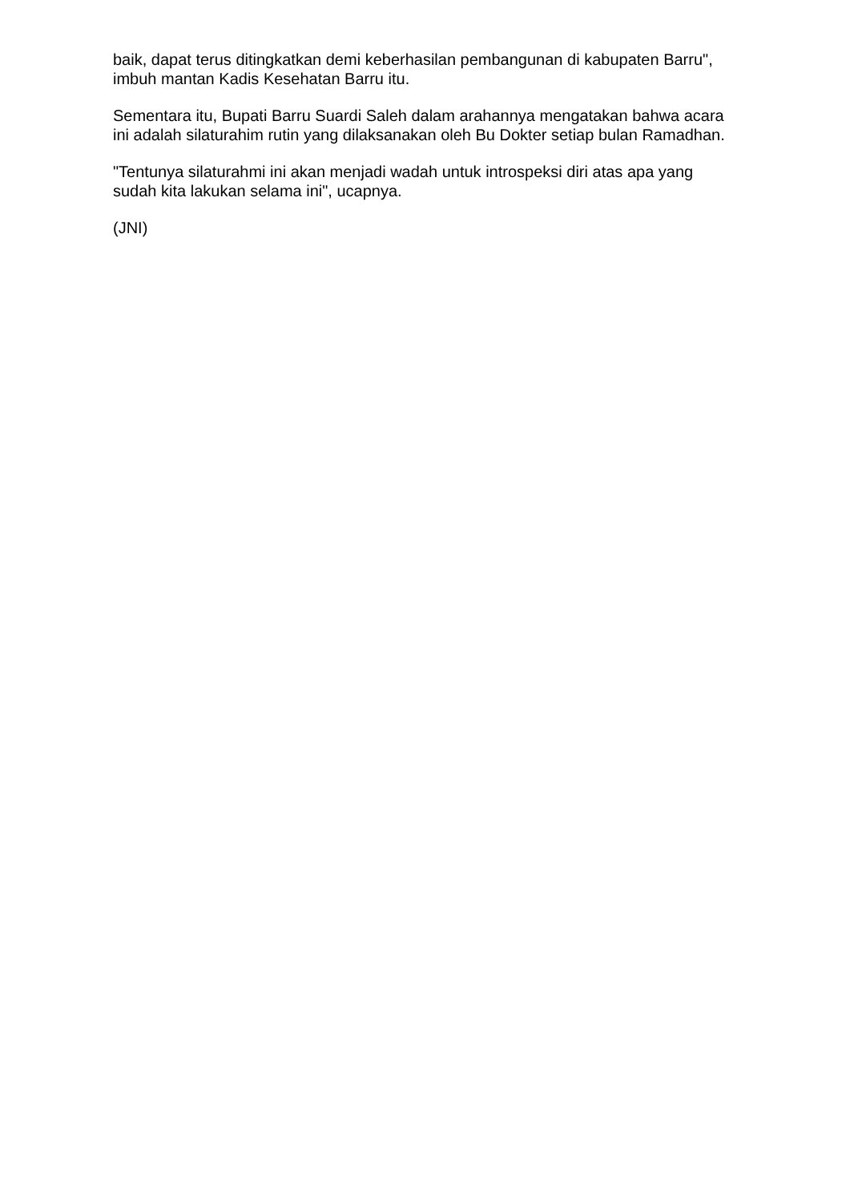baik, dapat terus ditingkatkan demi keberhasilan pembangunan di kabupaten Barru", imbuh mantan Kadis Kesehatan Barru itu.
Sementara itu, Bupati Barru Suardi Saleh dalam arahannya mengatakan bahwa acara ini adalah silaturahim rutin yang dilaksanakan oleh Bu Dokter setiap bulan Ramadhan.
"Tentunya silaturahmi ini akan menjadi wadah untuk introspeksi diri atas apa yang sudah kita lakukan selama ini", ucapnya.
(JNI)